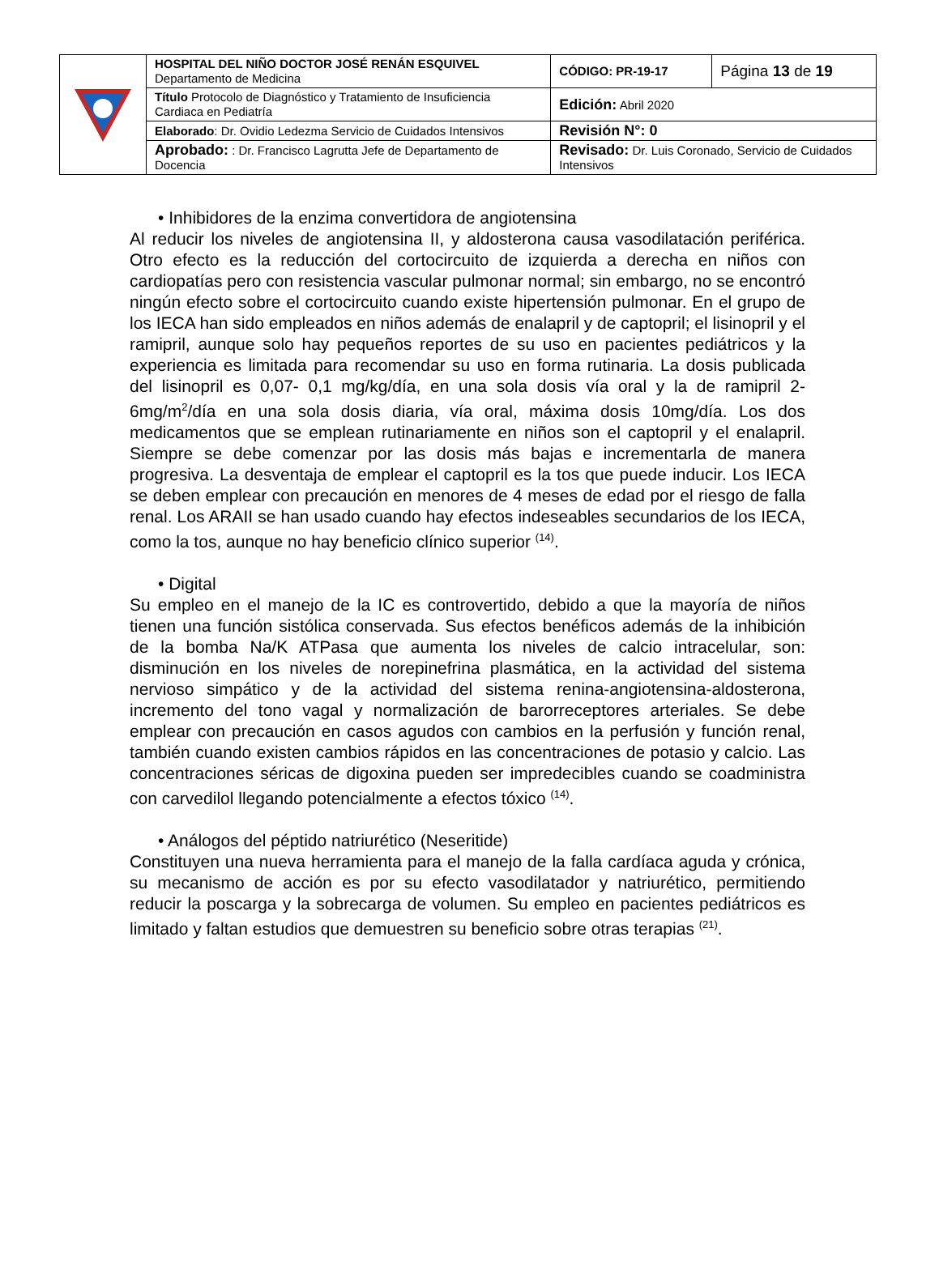| | HOSPITAL DEL NIÑO DOCTOR JOSÉ RENÁN ESQUIVEL Departamento de Medicina | CÓDIGO: PR-19-17 | Página 13 de 19 |
| | Título Protocolo de Diagnóstico y Tratamiento de Insuficiencia Cardiaca en Pediatría | Edición: Abril 2020 | |
| | Elaborado : Dr. Ovidio Ledezma Servicio de Cuidados Intensivos | Revisión N°: 0 | |
| | Aprobado: : Dr. Francisco Lagrutta Jefe de Departamento de Docencia | Revisado: Dr. Luis Coronado, Servicio de Cuidados Intensivos | |
• Inhibidores de la enzima convertidora de angiotensina
Al reducir los niveles de angiotensina II, y aldosterona causa vasodilatación periférica. Otro efecto es la reducción del cortocircuito de izquierda a derecha en niños con cardiopatías pero con resistencia vascular pulmonar normal; sin embargo, no se encontró ningún efecto sobre el cortocircuito cuando existe hipertensión pulmonar. En el grupo de los IECA han sido empleados en niños además de enalapril y de captopril; el lisinopril y el ramipril, aunque solo hay pequeños reportes de su uso en pacientes pediátricos y la experiencia es limitada para recomendar su uso en forma rutinaria. La dosis publicada del lisinopril es 0,07- 0,1 mg/kg/día, en una sola dosis vía oral y la de ramipril 2-6mg/m<sup>2</sup>/día en una sola dosis diaria, vía oral, máxima dosis 10mg/día. Los dos medicamentos que se emplean rutinariamente en niños son el captopril y el enalapril. Siempre se debe comenzar por las dosis más bajas e incrementarla de manera progresiva. La desventaja de emplear el captopril es la tos que puede inducir. Los IECA se deben emplear con precaución en menores de 4 meses de edad por el riesgo de falla renal. Los ARAII se han usado cuando hay efectos indeseables secundarios de los IECA, como la tos, aunque no hay beneficio clínico superior <sup>(14)</sup>.
• Digital
Su empleo en el manejo de la IC es controvertido, debido a que la mayoría de niños tienen una función sistólica conservada. Sus efectos benéficos además de la inhibición de la bomba Na/K ATPasa que aumenta los niveles de calcio intracelular, son: disminución en los niveles de norepinefrina plasmática, en la actividad del sistema nervioso simpático y de la actividad del sistema renina-angiotensina-aldosterona, incremento del tono vagal y normalización de barorreceptores arteriales. Se debe emplear con precaución en casos agudos con cambios en la perfusión y función renal, también cuando existen cambios rápidos en las concentraciones de potasio y calcio. Las concentraciones séricas de digoxina pueden ser impredecibles cuando se coadministra con carvedilol llegando potencialmente a efectos tóxico <sup>(14)</sup>.
• Análogos del péptido natriurético (Neseritide)
Constituyen una nueva herramienta para el manejo de la falla cardíaca aguda y crónica, su mecanismo de acción es por su efecto vasodilatador y natriurético, permitiendo reducir la poscarga y la sobrecarga de volumen. Su empleo en pacientes pediátricos es limitado y faltan estudios que demuestren su beneficio sobre otras terapias <sup>(21)</sup>.